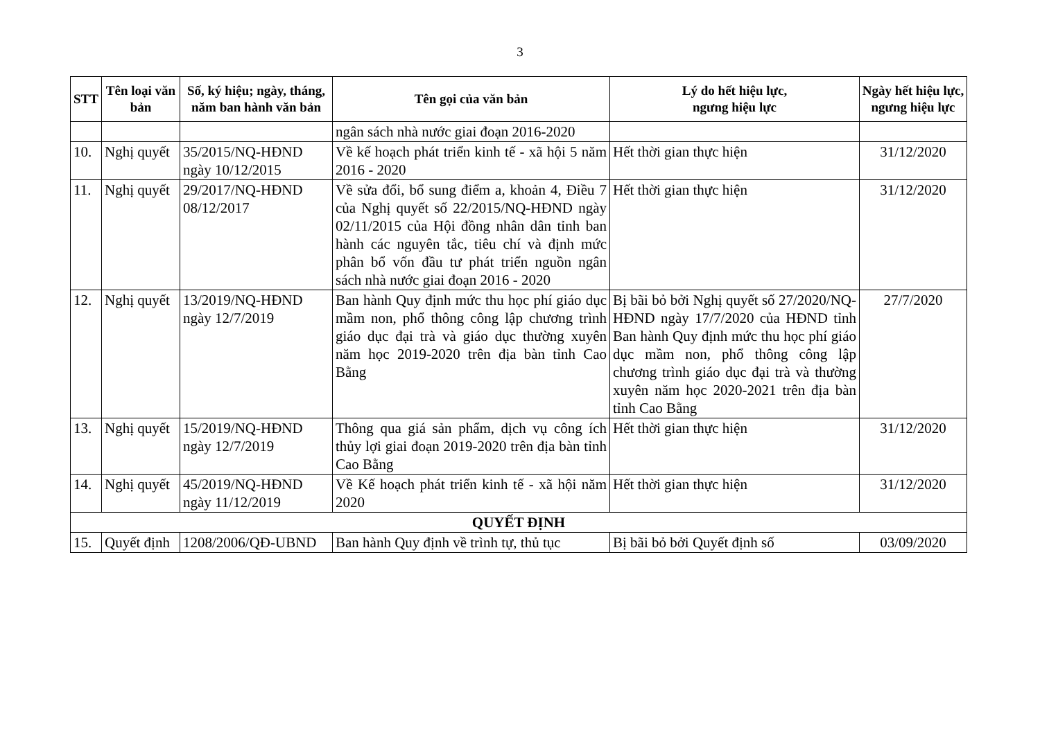3
| STT | Tên loại văn bản | Số, ký hiệu; ngày, tháng, năm ban hành văn bản | Tên gọi của văn bản | Lý do hết hiệu lực, ngưng hiệu lực | Ngày hết hiệu lực, ngưng hiệu lực |
| --- | --- | --- | --- | --- | --- |
| | | | ngân sách nhà nước giai đoạn 2016-2020 | | |
| 10. | Nghị quyết | 35/2015/NQ-HĐND ngày 10/12/2015 | Về kế hoạch phát triển kinh tế - xã hội 5 năm 2016 - 2020 | Hết thời gian thực hiện | 31/12/2020 |
| 11. | Nghị quyết | 29/2017/NQ-HĐND 08/12/2017 | Về sửa đổi, bổ sung điểm a, khoản 4, Điều 7 của Nghị quyết số 22/2015/NQ-HĐND ngày 02/11/2015 của Hội đồng nhân dân tỉnh ban hành các nguyên tắc, tiêu chí và định mức phân bổ vốn đầu tư phát triển nguồn ngân sách nhà nước giai đoạn 2016 - 2020 | Hết thời gian thực hiện | 31/12/2020 |
| 12. | Nghị quyết | 13/2019/NQ-HĐND ngày 12/7/2019 | Ban hành Quy định mức thu học phí giáo dục mầm non, phổ thông công lập chương trình giáo dục đại trà và giáo dục thường xuyên năm học 2019-2020 trên địa bàn tỉnh Cao Bằng | Bị bãi bỏ bởi Nghị quyết số 27/2020/NQ-HĐND ngày 17/7/2020 của HĐND tỉnh Ban hành Quy định mức thu học phí giáo dục mầm non, phổ thông công lập chương trình giáo dục đại trà và thường xuyên năm học 2020-2021 trên địa bàn tỉnh Cao Bằng | 27/7/2020 |
| 13. | Nghị quyết | 15/2019/NQ-HĐND ngày 12/7/2019 | Thông qua giá sản phẩm, dịch vụ công ích thủy lợi giai đoạn 2019-2020 trên địa bàn tỉnh Cao Bằng | Hết thời gian thực hiện | 31/12/2020 |
| 14. | Nghị quyết | 45/2019/NQ-HĐND ngày 11/12/2019 | Về Kế hoạch phát triển kinh tế - xã hội năm 2020 | Hết thời gian thực hiện | 31/12/2020 |
| QUYẾT ĐỊNH | | | | | |
| 15. | Quyết định | 1208/2006/QĐ-UBND | Ban hành Quy định về trình tự, thủ tục | Bị bãi bỏ bởi Quyết định số | 03/09/2020 |